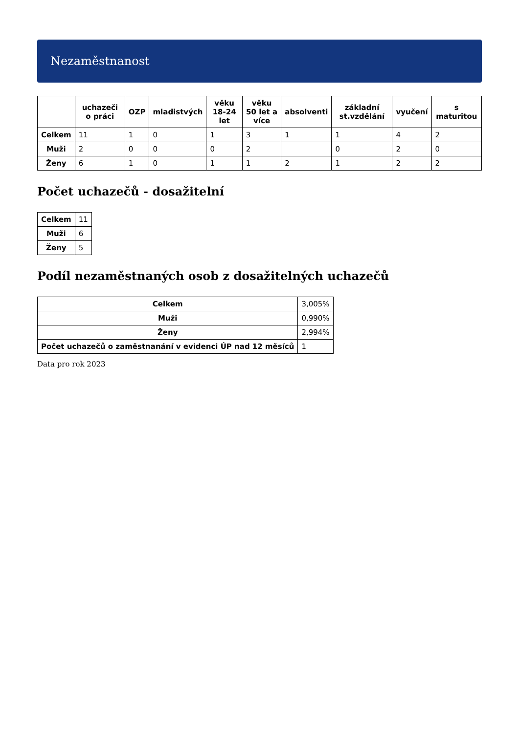Nezaměstnanost
| | uchazeči o práci | OZP | mladistvých | věku 18-24 let | věku 50 let a více | absolventi | základní st.vzdělání | vyučení | s maturitou |
| --- | --- | --- | --- | --- | --- | --- | --- | --- | --- |
| Celkem | 11 | 1 | 0 | 1 | 3 | 1 | 1 | 4 | 2 |
| Muži | 2 | 0 | 0 | 0 | 2 | | 0 | 2 | 0 |
| Ženy | 6 | 1 | 0 | 1 | 1 | 2 | 1 | 2 | 2 |
Počet uchazečů - dosažitelní
| Celkem | 11 |
| Muži | 6 |
| Ženy | 5 |
Podíl nezaměstnaných osob z dosažitelných uchazečů
| Celkem | 3,005% |
| Muži | 0,990% |
| Ženy | 2,994% |
| Počet uchazečů o zaměstnanání v evidenci ÚP nad 12 měsíců | 1 |
Data pro rok 2023